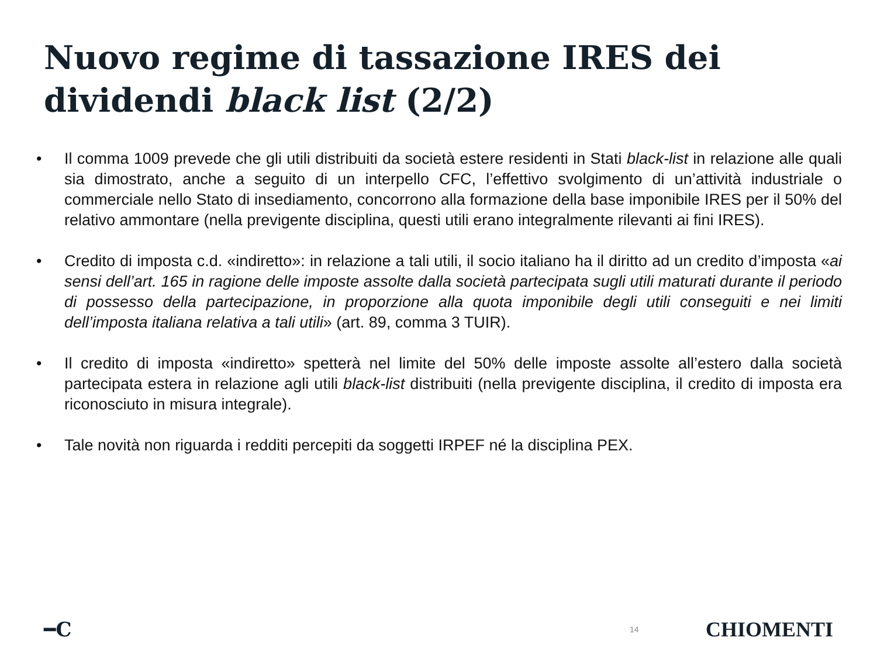Nuovo regime di tassazione IRES dei dividendi black list (2/2)
• Il comma 1009 prevede che gli utili distribuiti da società estere residenti in Stati black-list in relazione alle quali sia dimostrato, anche a seguito di un interpello CFC, l’effettivo svolgimento di un’attività industriale o commerciale nello Stato di insediamento, concorrono alla formazione della base imponibile IRES per il 50% del relativo ammontare (nella previgente disciplina, questi utili erano integralmente rilevanti ai fini IRES).
• Credito di imposta c.d. «indiretto»: in relazione a tali utili, il socio italiano ha il diritto ad un credito d’imposta «ai sensi dell’art. 165 in ragione delle imposte assolte dalla società partecipata sugli utili maturati durante il periodo di possesso della partecipazione, in proporzione alla quota imponibile degli utili conseguiti e nei limiti dell’imposta italiana relativa a tali utili» (art. 89, comma 3 TUIR).
• Il credito di imposta «indiretto» spetterà nel limite del 50% delle imposte assolte all’estero dalla società partecipata estera in relazione agli utili black-list distribuiti (nella previgente disciplina, il credito di imposta era riconosciuto in misura integrale).
• Tale novità non riguarda i redditi percepiti da soggetti IRPEF né la disciplina PEX.
━C 14 CHIOMENTI